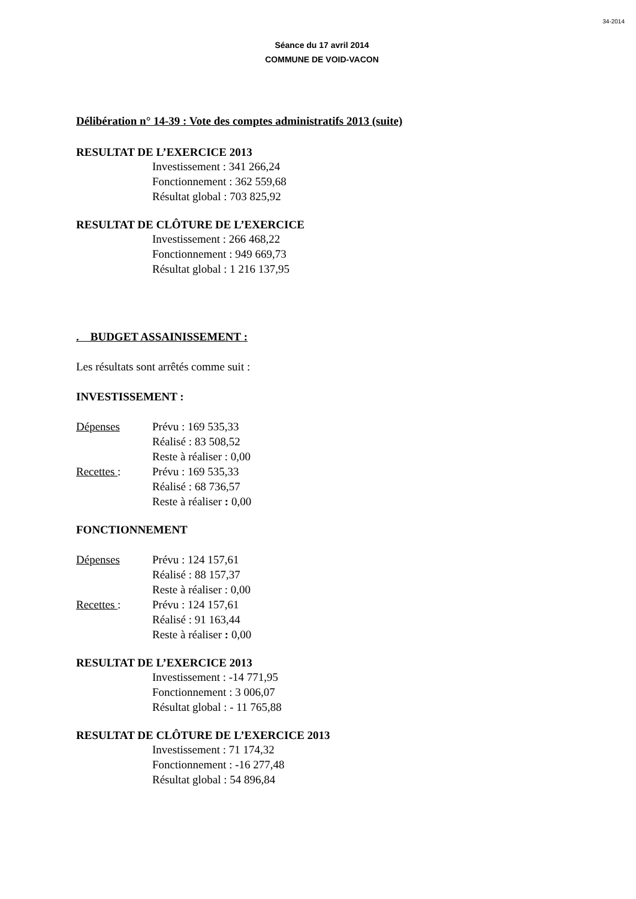34-2014
Séance du 17 avril 2014
COMMUNE DE VOID-VACON
Délibération n° 14-39 : Vote des comptes administratifs 2013 (suite)
RESULTAT DE L’EXERCICE 2013
Investissement : 341 266,24
Fonctionnement : 362 559,68
Résultat global : 703 825,92
RESULTAT DE CLÔTURE DE L’EXERCICE
Investissement : 266 468,22
Fonctionnement : 949 669,73
Résultat global : 1 216 137,95
. BUDGET ASSAINISSEMENT :
Les résultats sont arrêtés comme suit :
INVESTISSEMENT :
Dépenses Prévu : 169 535,33
Réalisé : 83 508,52
Reste à réaliser : 0,00
Recettes : Prévu : 169 535,33
Réalisé : 68 736,57
Reste à réaliser : 0,00
FONCTIONNEMENT
Dépenses Prévu : 124 157,61
Réalisé : 88 157,37
Reste à réaliser : 0,00
Recettes : Prévu : 124 157,61
Réalisé : 91 163,44
Reste à réaliser : 0,00
RESULTAT DE L’EXERCICE 2013
Investissement : -14 771,95
Fonctionnement : 3 006,07
Résultat global : - 11 765,88
RESULTAT DE CLÔTURE DE L’EXERCICE 2013
Investissement : 71 174,32
Fonctionnement : -16 277,48
Résultat global : 54 896,84